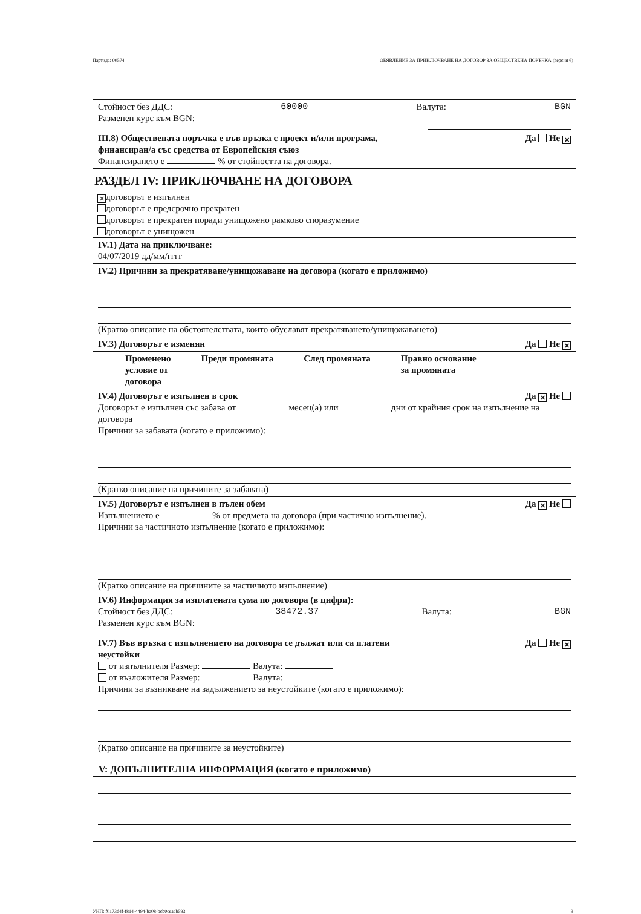Партида: 00574 ОБЯВЛЕНИЕ ЗА ПРИКЛЮЧВАНЕ НА ДОГОВОР ЗА ОБЩЕСТВЕНА ПОРЪЧКА (версия 6)
Стойност без ДДС: 60000 Валута: BGN
Разменен курс към BGN:
III.8) Обществената поръчка е във връзка с проект и/или програма,
финансиран/а със средства от Европейския съюз Да Не ✕
Финансирането е % от стойността на договора.
РАЗДЕЛ IV: ПРИКЛЮЧВАНЕ НА ДОГОВОРА
✕ договорът е изпълнен
договорът е предсрочно прекратен
договорът е прекратен поради унищожено рамково споразумение
договорът е унищожен
IV.1) Дата на приключване:
04/07/2019 дд/мм/гггг
IV.2) Причини за прекратяване/унищожаване на договора (когато е приложимо)
(Кратко описание на обстоятелствата, които обуславят прекратяването/унищожаването)
IV.3) Договорът е изменян Да Не ✕
Променено
условие от
договора Преди промяната След промяната Правно основание
за промяната
IV.4) Договорът е изпълнен в срок Да ✕ Не
Договорът е изпълнен със забава от месец(а) или дни от крайния срок на изпълнение на договора
Причини за забавата (когато е приложимо):
(Кратко описание на причините за забавата)
IV.5) Договорът е изпълнен в пълен обем Да ✕ Не
Изпълнението е % от предмета на договора (при частично изпълнение).
Причини за частичното изпълнение (когато е приложимо):
(Кратко описание на причините за частичното изпълнение)
IV.6) Информация за изплатената сума по договора (в цифри):
Стойност без ДДС: 38472.37 Валута: BGN
Разменен курс към BGN:
IV.7) Във връзка с изпълнението на договора се дължат или са платени
неустойки Да Не ✕
от изпълнителя Размер: Валута:
от възложителя Размер: Валута:
Причини за възникване на задължението за неустойките (когато е приложимо):
(Кратко описание на причините за неустойките)
V: ДОПЪЛНИТЕЛНА ИНФОРМАЦИЯ (когато е приложимо)
УНП: f0173d4f-f814-4494-ba08-bcb0ceaab593 3